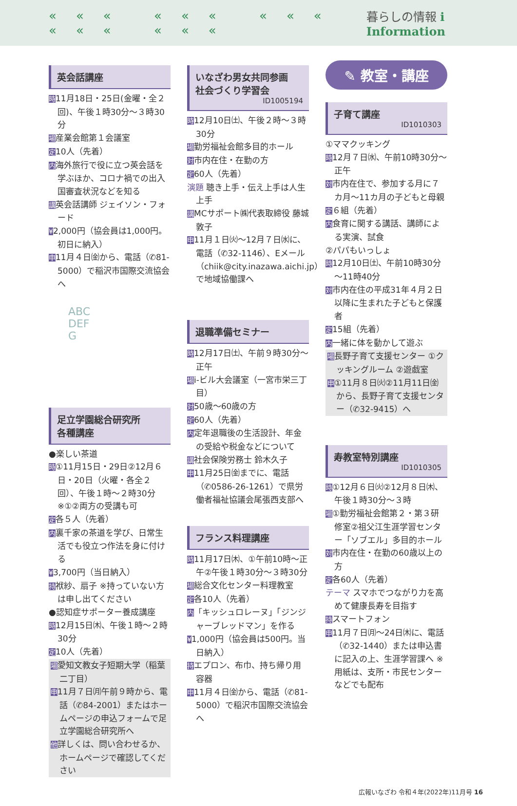««« ««« ««« ««« ««« 暮らしの情報 i Information
英会話講座
時11月18日・25日(金曜・全２回)、午後１時30分～３時30分
場産業会館第１会議室
定10人（先着）
内海外旅行で役に立つ英会話を学ぶほか、コロナ禍での出入国審査状況などを知る
講英会話講師 ジェイソン・フォード
¥2,000円（協会員は1,000円。初日に納入）
申11月４日㈮から、電話（✆81-5000）で稲沢市国際交流協会へ
ABC
DEF
G
足立学園総合研究所
各種講座
●楽しい茶道
時①11月15日・29日②12月６日・20日（火曜・各全２回）、午後１時～２時30分 ※①②両方の受講も可
定各５人（先着）
内裏千家の茶道を学び、日常生活でも役立つ作法を身に付ける
¥3,700円（当日納入）
持袱紗、扇子 ※持っていない方は申し出てください
●認知症サポーター養成講座
時12月15日㈭、午後１時～２時30分
定10人（先着）
場愛知文教女子短期大学（稲葉二丁目）
申11月７日㈪午前９時から、電話（✆84-2001）またはホームページの申込フォームで足立学園総合研究所へ
他詳しくは、問い合わせるか、ホームページで確認してください
いなざわ男女共同参画
社会づくり学習会
ID1005194
時12月10日㈯、午後２時～３時30分
場勤労福祉会館多目的ホール
対市内在住・在勤の方
定60人（先着）
演題 聴き上手・伝え上手は人生上手
講MCサポート㈱代表取締役 藤城敦子
申11月１日㈫～12月７日㈬に、電話（✆32-1146）、Eメール（chiik@city.inazawa.aichi.jp）で地域協働課へ
退職準備セミナー
時12月17日㈯、午前９時30分～正午
場i-ビル大会議室（一宮市栄三丁目）
対50歳～60歳の方
定60人（先着）
内定年退職後の生活設計、年金の受給や税金などについて
講社会保険労務士 鈴木久子
申11月25日㈮までに、電話（✆0586-26-1261）で県労働者福祉協議会尾張西支部へ
フランス料理講座
時11月17日㈭、①午前10時～正午②午後１時30分～３時30分
場総合文化センター料理教室
定各10人（先着）
内「キッシュロレーヌ」「ジンジャーブレッドマン」を作る
¥1,000円（協会員は500円。当日納入）
持エプロン、布巾、持ち帰り用容器
申11月４日㈮から、電話（✆81-5000）で稲沢市国際交流協会へ
✎ 教室・講座
子育て講座
ID1010303
①ママクッキング
時12月７日㈬、午前10時30分～正午
対市内在住で、参加する月に７カ月～11カ月の子どもと母親
定６組（先着）
内食育に関する講話、講師による実演、試食
②パパもいっしょ
時12月10日㈯、午前10時30分～11時40分
対市内在住の平成31年４月２日以降に生まれた子どもと保護者
定15組（先着）
内一緒に体を動かして遊ぶ
場長野子育て支援センター ①クッキングルーム ②遊戯室
申①11月８日㈫②11月11日㈮から、長野子育て支援センター（✆32-9415）へ
寿教室特別講座
ID1010305
時①12月６日㈫②12月８日㈭、午後１時30分～３時
場①勤労福祉会館第２・第３研修室②祖父江生涯学習センター「ソブエル」多目的ホール
対市内在住・在勤の60歳以上の方
定各60人（先着）
テーマ スマホでつながり力を高めて健康長寿を目指す
持スマートフォン
申11月７日㈪～24日㈭に、電話（✆32-1440）または申込書に記入の上、生涯学習課へ ※用紙は、支所・市民センターなどでも配布
広報いなざわ 令和４年(2022年)11月号 16